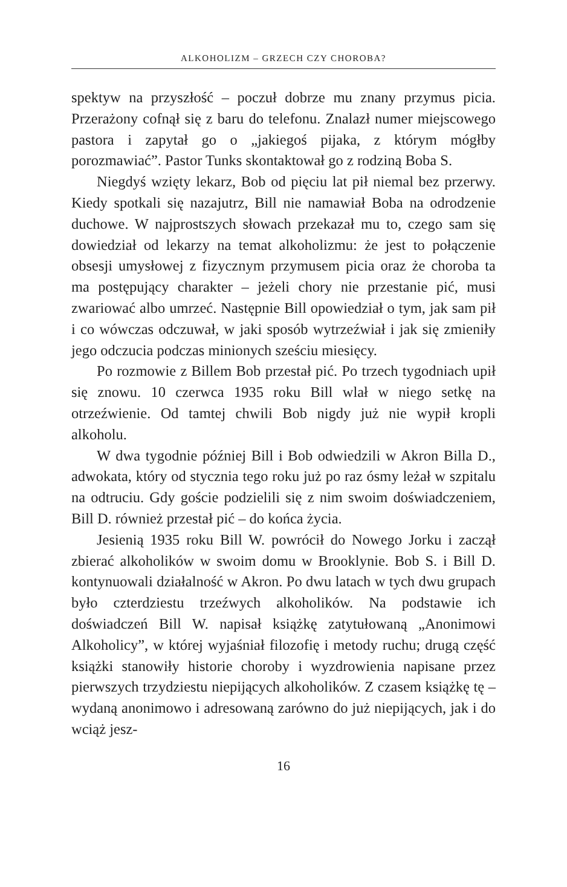ALKOHOLIZM – GRZECH CZY CHOROBA?
spektyw na przyszłość – poczuł dobrze mu znany przymus picia. Przerażony cofnął się z baru do telefonu. Znalazł numer miejscowego pastora i zapytał go o „jakiegoś pijaka, z którym mógłby porozmawiać”. Pastor Tunks skontaktował go z rodziną Boba S.
Niegdyś wzięty lekarz, Bob od pięciu lat pił niemal bez przerwy. Kiedy spotkali się nazajutrz, Bill nie namawiał Boba na odrodzenie duchowe. W najprostszych słowach przekazał mu to, czego sam się dowiedział od lekarzy na temat alkoholizmu: że jest to połączenie obsesji umysłowej z fizycznym przymusem picia oraz że choroba ta ma postępujący charakter – jeżeli chory nie przestanie pić, musi zwariować albo umrzeć. Następnie Bill opowiedział o tym, jak sam pił i co wówczas odczuwał, w jaki sposób wytrzeźwiał i jak się zmieniły jego odczucia podczas minionych sześciu miesięcy.
Po rozmowie z Billem Bob przestał pić. Po trzech tygodniach upił się znowu. 10 czerwca 1935 roku Bill wlał w niego setkę na otrzeźwienie. Od tamtej chwili Bob nigdy już nie wypił kropli alkoholu.
W dwa tygodnie później Bill i Bob odwiedzili w Akron Billa D., adwokata, który od stycznia tego roku już po raz ósmy leżał w szpitalu na odtruciu. Gdy goście podzielili się z nim swoim doświadczeniem, Bill D. również przestał pić – do końca życia.
Jesienią 1935 roku Bill W. powrócił do Nowego Jorku i zaczął zbierać alkoholików w swoim domu w Brooklynie. Bob S. i Bill D. kontynuowali działalność w Akron. Po dwu latach w tych dwu grupach było czterdziestu trzeźwych alkoholików. Na podstawie ich doświadczeń Bill W. napisał książkę zatytułowaną „Anonimowi Alkoholicy”, w której wyjaśniał filozofię i metody ruchu; drugą część książki stanowiły historie choroby i wyzdrowienia napisane przez pierwszych trzydziestu niepijących alkoholików. Z czasem książkę tę – wydaną anonimowo i adresowaną zarówno do już niepijących, jak i do wciąż jesz-
16